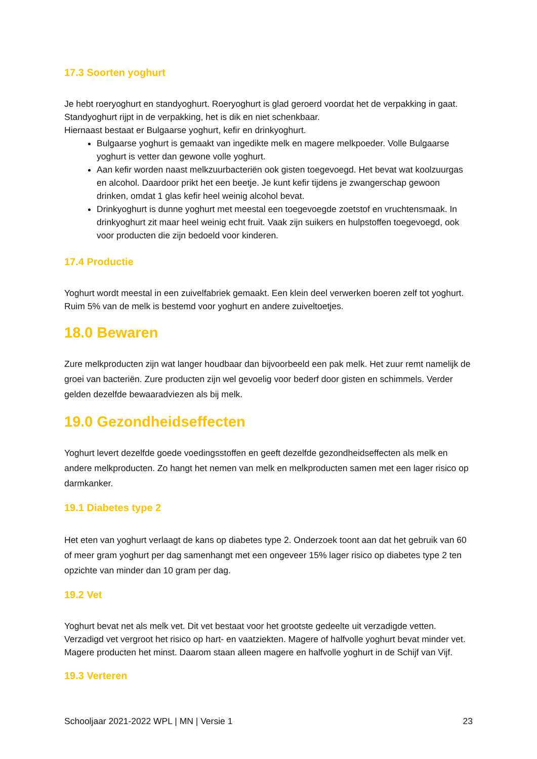17.3 Soorten yoghurt
Je hebt roeryoghurt en standyoghurt. Roeryoghurt is glad geroerd voordat het de verpakking in gaat. Standyoghurt rijpt in de verpakking, het is dik en niet schenkbaar.
Hiernaast bestaat er Bulgaarse yoghurt, kefir en drinkyoghurt.
Bulgaarse yoghurt is gemaakt van ingedikte melk en magere melkpoeder. Volle Bulgaarse yoghurt is vetter dan gewone volle yoghurt.
Aan kefir worden naast melkzuurbacteriën ook gisten toegevoegd. Het bevat wat koolzuurgas en alcohol. Daardoor prikt het een beetje. Je kunt kefir tijdens je zwangerschap gewoon drinken, omdat 1 glas kefir heel weinig alcohol bevat.
Drinkyoghurt is dunne yoghurt met meestal een toegevoegde zoetstof en vruchtensmaak. In drinkyoghurt zit maar heel weinig echt fruit. Vaak zijn suikers en hulpstoffen toegevoegd, ook voor producten die zijn bedoeld voor kinderen.
17.4 Productie
Yoghurt wordt meestal in een zuivelfabriek gemaakt. Een klein deel verwerken boeren zelf tot yoghurt. Ruim 5% van de melk is bestemd voor yoghurt en andere zuiveltoetjes.
18.0 Bewaren
Zure melkproducten zijn wat langer houdbaar dan bijvoorbeeld een pak melk. Het zuur remt namelijk de groei van bacteriën. Zure producten zijn wel gevoelig voor bederf door gisten en schimmels. Verder gelden dezelfde bewaaradviezen als bij melk.
19.0 Gezondheidseffecten
Yoghurt levert dezelfde goede voedingsstoffen en geeft dezelfde gezondheidseffecten als melk en andere melkproducten. Zo hangt het nemen van melk en melkproducten samen met een lager risico op darmkanker.
19.1 Diabetes type 2
Het eten van yoghurt verlaagt de kans op diabetes type 2. Onderzoek toont aan dat het gebruik van 60 of meer gram yoghurt per dag samenhangt met een ongeveer 15% lager risico op diabetes type 2 ten opzichte van minder dan 10 gram per dag.
19.2 Vet
Yoghurt bevat net als melk vet. Dit vet bestaat voor het grootste gedeelte uit verzadigde vetten. Verzadigd vet vergroot het risico op hart- en vaatziekten. Magere of halfvolle yoghurt bevat minder vet. Magere producten het minst. Daarom staan alleen magere en halfvolle yoghurt in de Schijf van Vijf.
19.3 Verteren
Schooljaar 2021-2022 WPL | MN | Versie 1 23